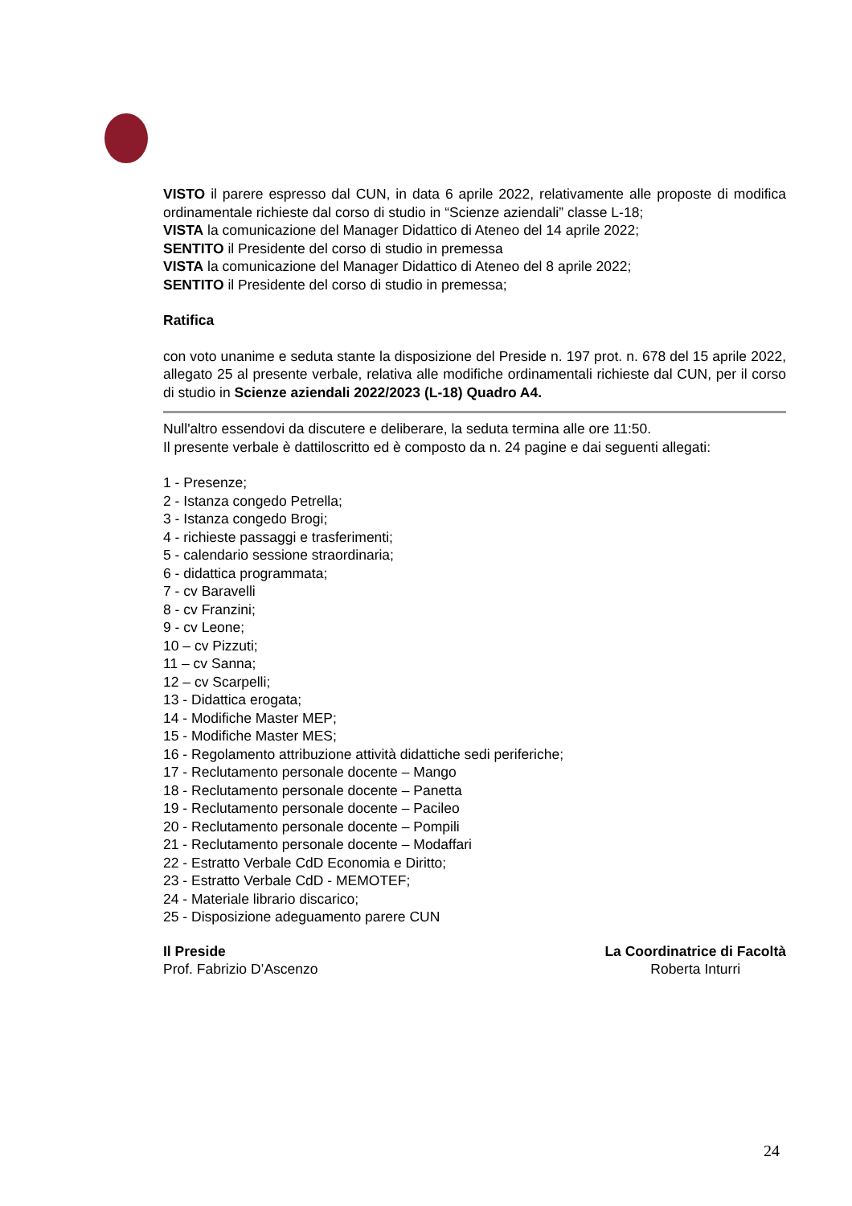VISTO il parere espresso dal CUN, in data 6 aprile 2022, relativamente alle proposte di modifica ordinamentale richieste dal corso di studio in “Scienze aziendali” classe L-18;
VISTA la comunicazione del Manager Didattico di Ateneo del 14 aprile 2022;
SENTITO il Presidente del corso di studio in premessa
VISTA la comunicazione del Manager Didattico di Ateneo del 8 aprile 2022;
SENTITO il Presidente del corso di studio in premessa;
Ratifica
con voto unanime e seduta stante la disposizione del Preside n. 197 prot. n. 678 del 15 aprile 2022, allegato 25 al presente verbale, relativa alle modifiche ordinamentali richieste dal CUN, per il corso di studio in Scienze aziendali 2022/2023 (L-18) Quadro A4.
Null'altro essendovi da discutere e deliberare, la seduta termina alle ore 11:50.
Il presente verbale è dattiloscritto ed è composto da n. 24 pagine e dai seguenti allegati:
1 - Presenze;
2 - Istanza congedo Petrella;
3 - Istanza congedo Brogi;
4 - richieste passaggi e trasferimenti;
5 - calendario sessione straordinaria;
6 - didattica programmata;
7 - cv Baravelli
8 - cv Franzini;
9 - cv Leone;
10 – cv Pizzuti;
11 – cv Sanna;
12 – cv Scarpelli;
13 - Didattica erogata;
14 - Modifiche Master MEP;
15 - Modifiche Master MES;
16 - Regolamento attribuzione attività didattiche sedi periferiche;
17 - Reclutamento personale docente – Mango
18 - Reclutamento personale docente – Panetta
19 - Reclutamento personale docente – Pacileo
20 - Reclutamento personale docente – Pompili
21 - Reclutamento personale docente – Modaffari
22 - Estratto Verbale CdD Economia e Diritto;
23 - Estratto Verbale CdD - MEMOTEF;
24 - Materiale librario discarico;
25 - Disposizione adeguamento parere CUN
Il Preside
Prof. Fabrizio D’Ascenzo
La Coordinatrice di Facoltà
Roberta Inturri
24